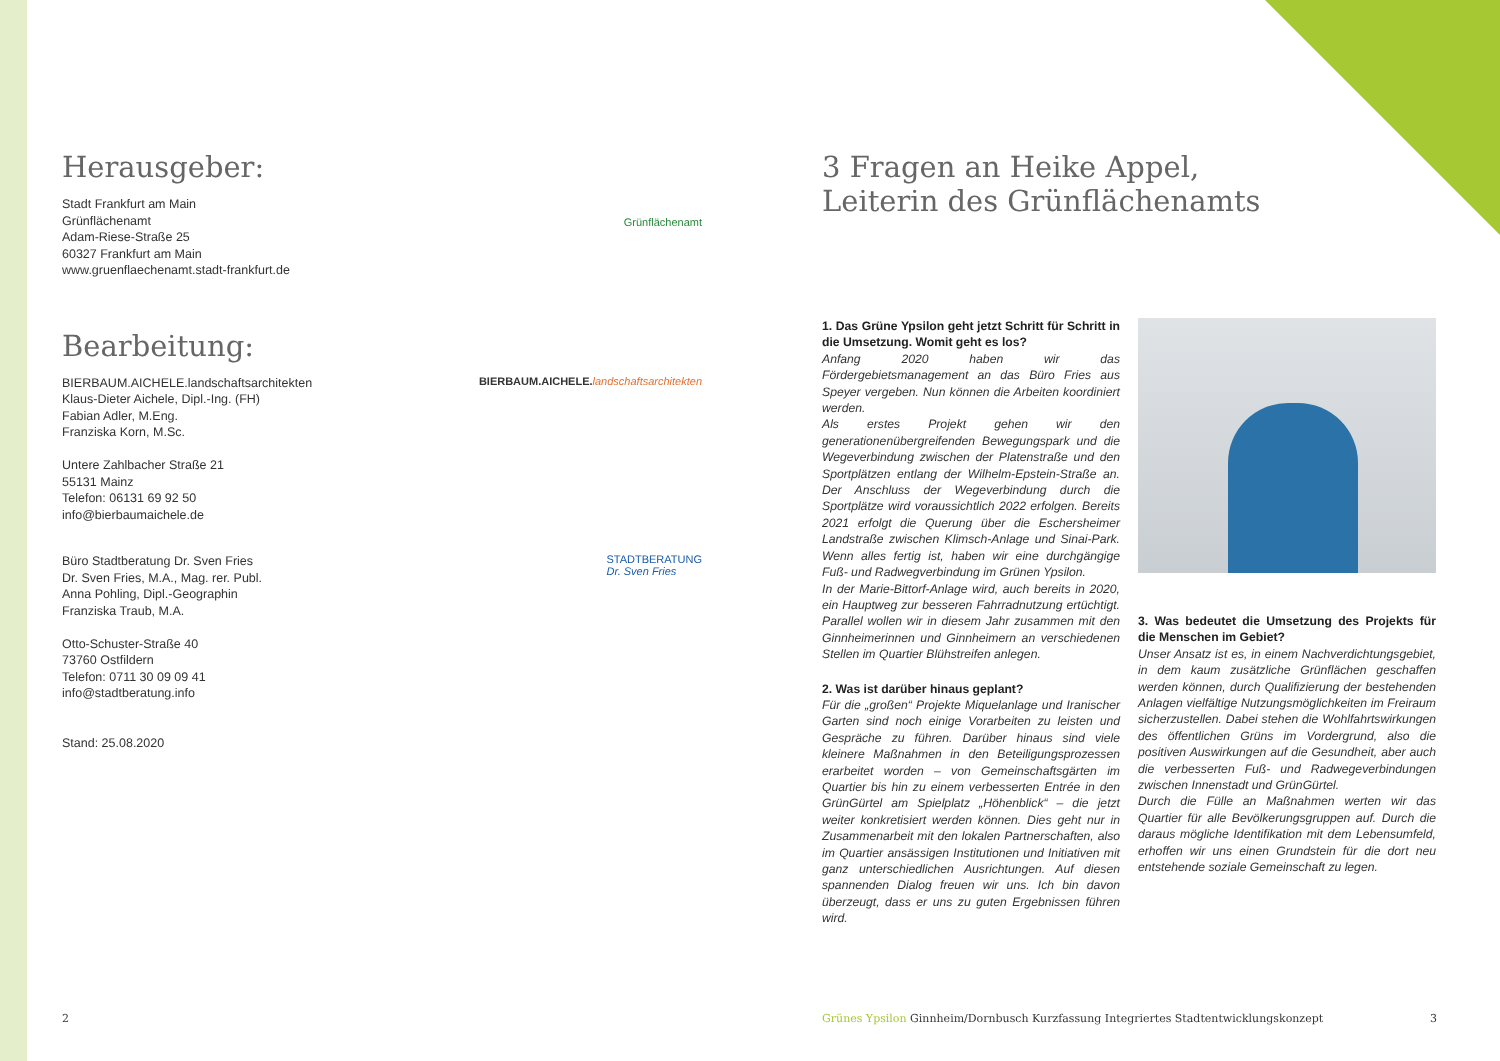Herausgeber:
Stadt Frankfurt am Main
Grünflächenamt
Adam-Riese-Straße 25
60327 Frankfurt am Main
www.gruenflaechenamt.stadt-frankfurt.de
Grünflächenamt
Bearbeitung:
BIERBAUM.AICHELE.landschaftsarchitekten
Klaus-Dieter Aichele, Dipl.-Ing. (FH)
Fabian Adler, M.Eng.
Franziska Korn, M.Sc.
Untere Zahlbacher Straße 21
55131 Mainz
Telefon: 06131 69 92 50
info@bierbaumaichele.de
BIERBAUM.AICHELE. landschaftsarchitekten
Büro Stadtberatung Dr. Sven Fries
Dr. Sven Fries, M.A., Mag. rer. Publ.
Anna Pohling, Dipl.-Geographin
Franziska Traub, M.A.
Otto-Schuster-Straße 40
73760 Ostfildern
Telefon: 0711 30 09 09 41
info@stadtberatung.info
Stand: 25.08.2020
STADTBERATUNG
Dr. Sven Fries
3 Fragen an Heike Appel,
Leiterin des Grünflächenamts
1. Das Grüne Ypsilon geht jetzt Schritt für Schritt in die Umsetzung. Womit geht es los?
Anfang 2020 haben wir das Fördergebietsmanagement an das Büro Fries aus Speyer vergeben. Nun können die Arbeiten koordiniert werden.
Als erstes Projekt gehen wir den generationenübergreifenden Bewegungspark und die Wegeverbindung zwischen der Platenstraße und den Sportplätzen entlang der Wilhelm-Epstein-Straße an. Der Anschluss der Wegeverbindung durch die Sportplätze wird voraussichtlich 2022 erfolgen. Bereits 2021 erfolgt die Querung über die Eschersheimer Landstraße zwischen Klimsch-Anlage und Sinai-Park. Wenn alles fertig ist, haben wir eine durchgängige Fuß- und Radwegverbindung im Grünen Ypsilon.
In der Marie-Bittorf-Anlage wird, auch bereits in 2020, ein Hauptweg zur besseren Fahrradnutzung ertüchtigt. Parallel wollen wir in diesem Jahr zusammen mit den Ginnheimerinnen und Ginnheimern an verschiedenen Stellen im Quartier Blühstreifen anlegen.
2. Was ist darüber hinaus geplant?
Für die „großen“ Projekte Miquelanlage und Iranischer Garten sind noch einige Vorarbeiten zu leisten und Gespräche zu führen. Darüber hinaus sind viele kleinere Maßnahmen in den Beteiligungsprozessen erarbeitet worden – von Gemeinschaftsgärten im Quartier bis hin zu einem verbesserten Entrée in den GrünGürtel am Spielplatz „Höhenblick“ – die jetzt weiter konkretisiert werden können. Dies geht nur in Zusammenarbeit mit den lokalen Partnerschaften, also im Quartier ansässigen Institutionen und Initiativen mit ganz unterschiedlichen Ausrichtungen. Auf diesen spannenden Dialog freuen wir uns. Ich bin davon überzeugt, dass er uns zu guten Ergebnissen führen wird.
3. Was bedeutet die Umsetzung des Projekts für die Menschen im Gebiet?
Unser Ansatz ist es, in einem Nachverdichtungsgebiet, in dem kaum zusätzliche Grünflächen geschaffen werden können, durch Qualifizierung der bestehenden Anlagen vielfältige Nutzungsmöglichkeiten im Freiraum sicherzustellen. Dabei stehen die Wohlfahrtswirkungen des öffentlichen Grüns im Vordergrund, also die positiven Auswirkungen auf die Gesundheit, aber auch die verbesserten Fuß- und Radwegeverbindungen zwischen Innenstadt und GrünGürtel.
Durch die Fülle an Maßnahmen werten wir das Quartier für alle Bevölkerungsgruppen auf. Durch die daraus mögliche Identifikation mit dem Lebensumfeld, erhoffen wir uns einen Grundstein für die dort neu entstehende soziale Gemeinschaft zu legen.
2
Grünes Ypsilon Ginnheim/Dornbusch Kurzfassung Integriertes Stadtentwicklungskonzept
3